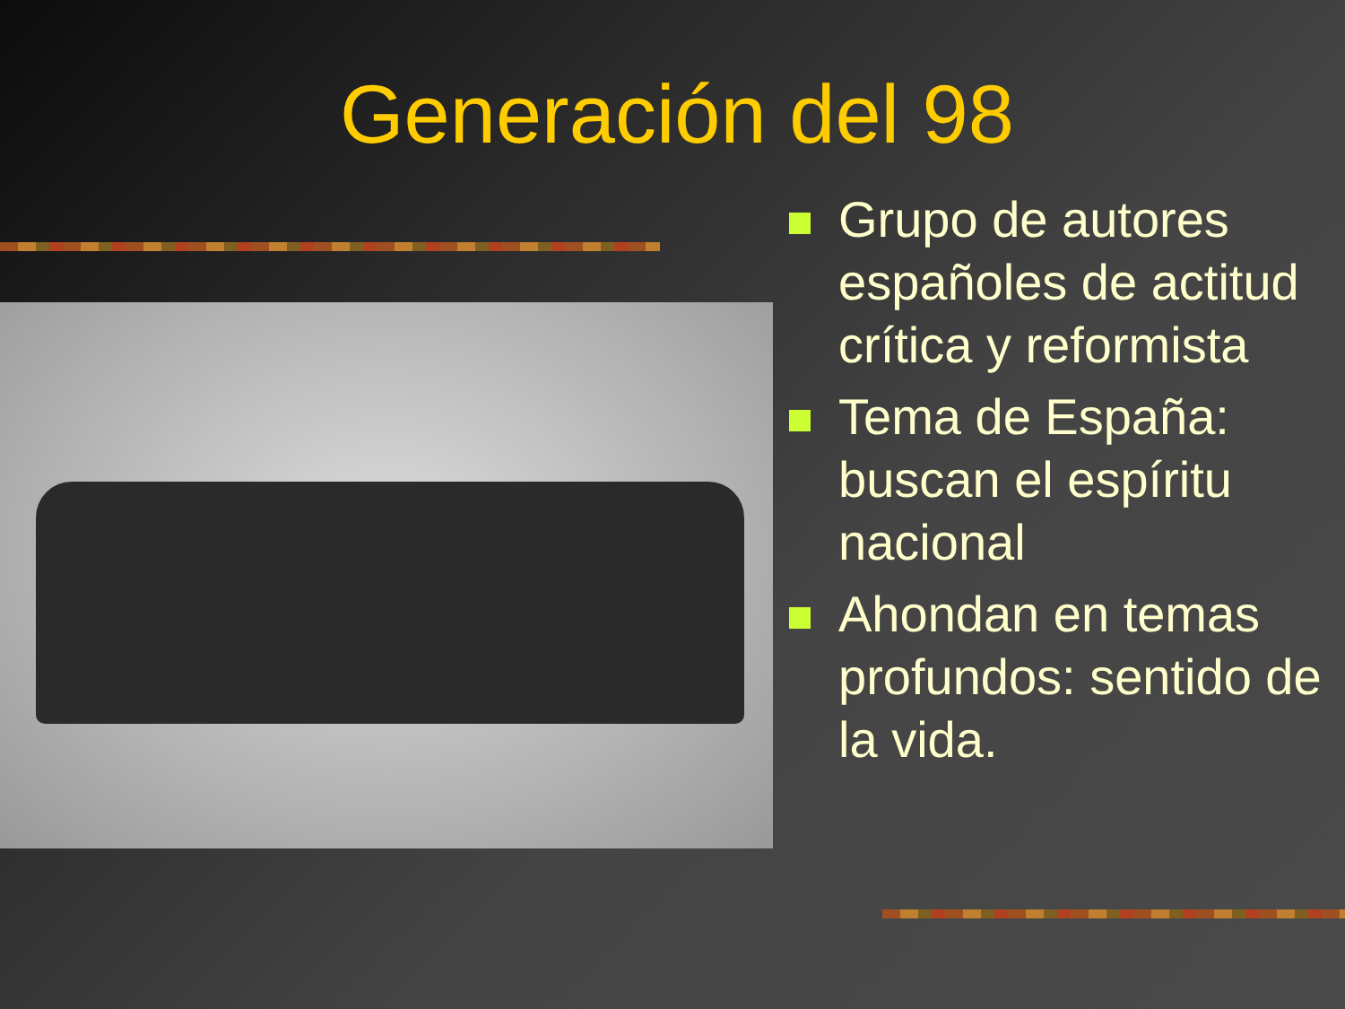Generación del 98
Grupo de autores españoles de actitud crítica y reformista
Tema de España: buscan el espíritu nacional
Ahondan en temas profundos: sentido de la vida.